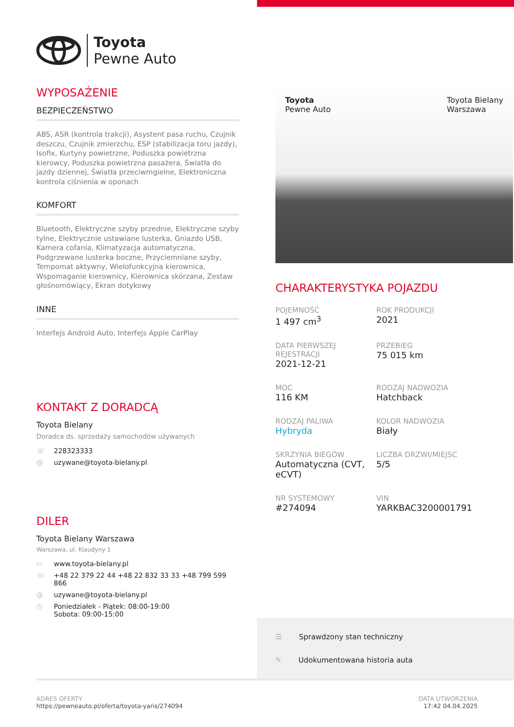Toyota
Pewne Auto
WYPOSAŻENIE
BEZPIECZEŃSTWO
ABS, ASR (kontrola trakcji), Asystent pasa ruchu, Czujnik deszczu, Czujnik zmierzchu, ESP (stabilizacja toru jazdy), Isofix, Kurtyny powietrzne, Poduszka powietrzna kierowcy, Poduszka powietrzna pasażera, Światła do jazdy dziennej, Światła przeciwmgielne, Elektroniczna kontrola ciśnienia w oponach
KOMFORT
Bluetooth, Elektryczne szyby przednie, Elektryczne szyby tylne, Elektrycznie ustawiane lusterka, Gniazdo USB, Kamera cofania, Klimatyzacja automatyczna, Podgrzewane lusterka boczne, Przyciemniane szyby, Tempomat aktywny, Wielofunkcyjna kierownica, Wspomaganie kierownicy, Kierownica skórzana, Zestaw głośnomówiący, Ekran dotykowy
INNE
Interfejs Android Auto, Interfejs Apple CarPlay
KONTAKT Z DORADCĄ
Toyota Bielany
Doradca ds. sprzedaży samochodów używanych
☏ 228323333
@ uzywane@toyota-bielany.pl
DILER
Toyota Bielany Warszawa
Warszawa, ul. Klaudyny 1
▭ www.toyota-bielany.pl
☏ +48 22 379 22 44 +48 22 832 33 33 +48 799 599 866
@ uzywane@toyota-bielany.pl
◷ Poniedziałek - Piątek: 08:00-19:00
Sobota: 09:00-15:00
Toyota
Pewne Auto Toyota Bielany
Warszawa
CHARAKTERYSTYKA POJAZDU
POJEMNOŚĆ
1 497 cm<sup>3</sup>
ROK PRODUKCJI
2021
DATA PIERWSZEJ REJESTRACJI
2021-12-21
PRZEBIEG
75 015 km
MOC
116 KM
RODZAJ NADWOZIA
Hatchback
RODZAJ PALIWA
Hybryda
KOLOR NADWOZIA
Biały
SKRZYNIA BIEGÓW
Automatyczna (CVT, eCVT)
LICZBA DRZWI/MIEJSC
5/5
NR SYSTEMOWY
#274094
VIN
YARKBAC3200001791
☰ Sprawdzony stan techniczny
✎ Udokumentowana historia auta
ADRES OFERTY
https://pewneauto.pl/oferta/toyota-yaris/274094
DATA UTWORZENIA
17:42 04.04.2025